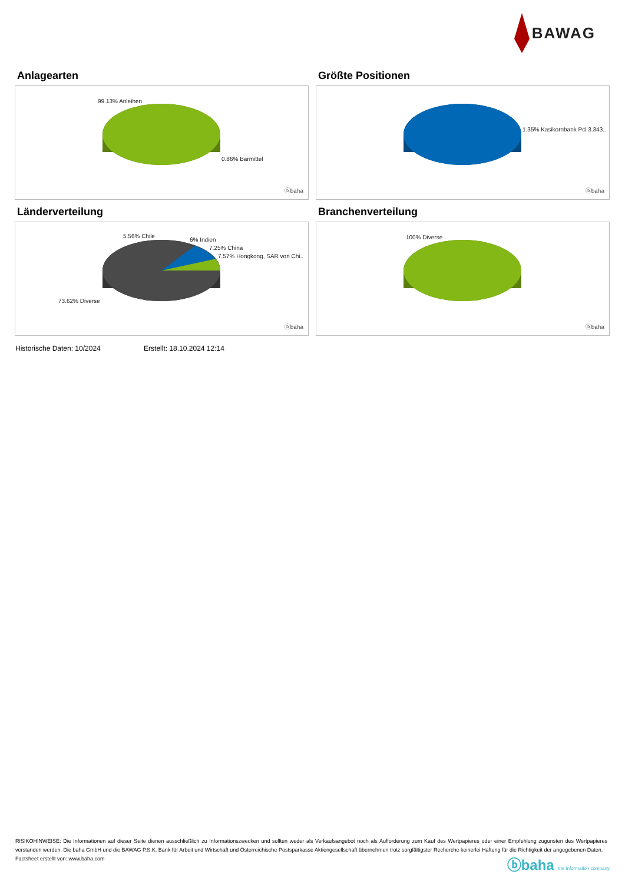BAWAG
Anlagearten
99.13% Anleihen
0.86% Barmittel
ⓑbaha
Größte Positionen
1.35% Kasikornbank Pcl 3.343..
ⓑbaha
Länderverteilung
5.56% Chile
6% Indien
7.25% China
7.57% Hongkong, SAR von Chi..
73.62% Diverse
ⓑbaha
Branchenverteilung
100% Diverse
ⓑbaha
Historische Daten: 10/2024 Erstellt: 18.10.2024 12:14
RISIKOHINWEISE: Die Informationen auf dieser Seite dienen ausschließlich zu Informationszwecken und sollten weder als Verkaufsangebot noch als Aufforderung zum Kauf des Wertpapieres oder einer Empfehlung zugunsten des Wertpapieres verstanden werden. Die baha GmbH und die BAWAG P.S.K. Bank für Arbeit und Wirtschaft und Österreichische Postsparkasse Aktiengesellschaft übernehmen trotz sorgfältigster Recherche keinerlei Haftung für die Richtigkeit der angegebenen Daten.
Factsheet erstellt von: www.baha.com
ⓑbaha the information company